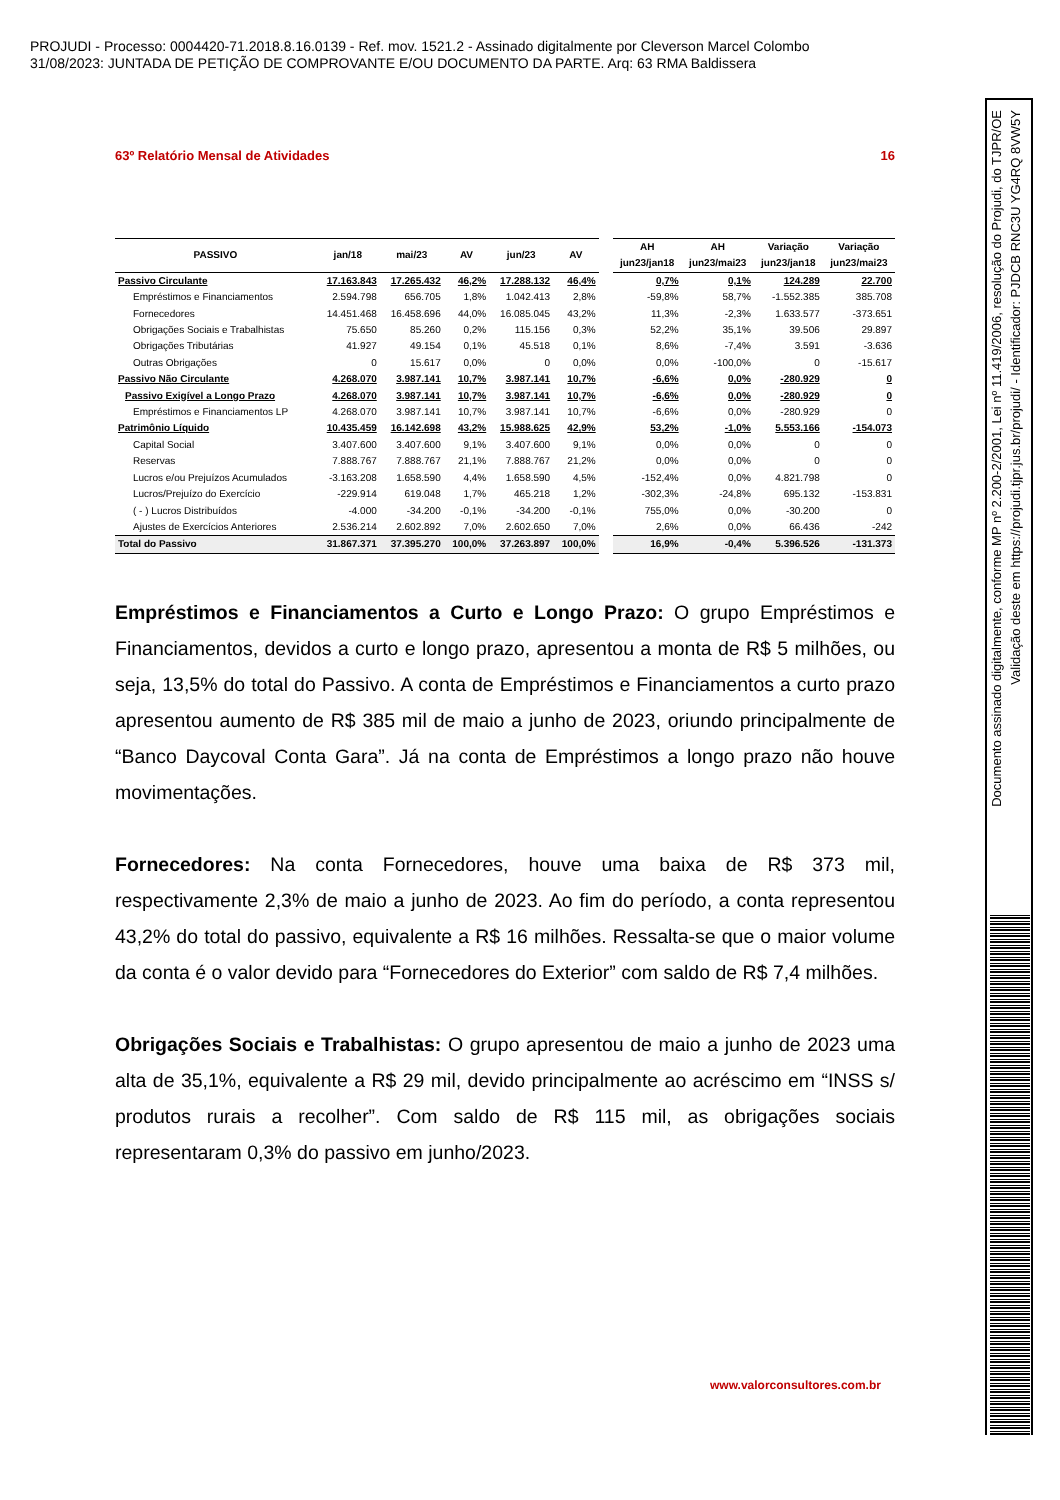PROJUDI - Processo: 0004420-71.2018.8.16.0139 - Ref. mov. 1521.2 - Assinado digitalmente por Cleverson Marcel Colombo
31/08/2023: JUNTADA DE PETIÇÃO DE COMPROVANTE E/OU DOCUMENTO DA PARTE. Arq: 63 RMA Baldissera
Documento assinado digitalmente, conforme MP nº 2.200-2/2001, Lei nº 11.419/2006, resolução do Projudi, do TJPR/OE
Validação deste em https://projudi.tjpr.jus.br/projudi/ - Identificador: PJDCB RNC3U YG4RQ 8VW5Y
63º Relatório Mensal de Atividades 16
| PASSIVO | jan/18 | mai/23 | AV | jun/23 | AV | | AH | AH | Variação | Variação |
| --- | --- | --- | --- | --- | --- | --- | --- | --- | --- | --- |
| | | | | | | | jun23/jan18 | jun23/mai23 | jun23/jan18 | jun23/mai23 |
| Passivo Circulante | 17.163.843 | 17.265.432 | 46,2% | 17.288.132 | 46,4% | | 0,7% | 0,1% | 124.289 | 22.700 |
| Empréstimos e Financiamentos | 2.594.798 | 656.705 | 1,8% | 1.042.413 | 2,8% | | -59,8% | 58,7% | -1.552.385 | 385.708 |
| Fornecedores | 14.451.468 | 16.458.696 | 44,0% | 16.085.045 | 43,2% | | 11,3% | -2,3% | 1.633.577 | -373.651 |
| Obrigações Sociais e Trabalhistas | 75.650 | 85.260 | 0,2% | 115.156 | 0,3% | | 52,2% | 35,1% | 39.506 | 29.897 |
| Obrigações Tributárias | 41.927 | 49.154 | 0,1% | 45.518 | 0,1% | | 8,6% | -7,4% | 3.591 | -3.636 |
| Outras Obrigações | 0 | 15.617 | 0,0% | 0 | 0,0% | | 0,0% | -100,0% | 0 | -15.617 |
| Passivo Não Circulante | 4.268.070 | 3.987.141 | 10,7% | 3.987.141 | 10,7% | | -6,6% | 0,0% | -280.929 | 0 |
| Passivo Exigível a Longo Prazo | 4.268.070 | 3.987.141 | 10,7% | 3.987.141 | 10,7% | | -6,6% | 0,0% | -280.929 | 0 |
| Empréstimos e Financiamentos LP | 4.268.070 | 3.987.141 | 10,7% | 3.987.141 | 10,7% | | -6,6% | 0,0% | -280.929 | 0 |
| Patrimônio Líquido | 10.435.459 | 16.142.698 | 43,2% | 15.988.625 | 42,9% | | 53,2% | -1,0% | 5.553.166 | -154.073 |
| Capital Social | 3.407.600 | 3.407.600 | 9,1% | 3.407.600 | 9,1% | | 0,0% | 0,0% | 0 | 0 |
| Reservas | 7.888.767 | 7.888.767 | 21,1% | 7.888.767 | 21,2% | | 0,0% | 0,0% | 0 | 0 |
| Lucros e/ou Prejuízos Acumulados | -3.163.208 | 1.658.590 | 4,4% | 1.658.590 | 4,5% | | -152,4% | 0,0% | 4.821.798 | 0 |
| Lucros/Prejuízo do Exercício | -229.914 | 619.048 | 1,7% | 465.218 | 1,2% | | -302,3% | -24,8% | 695.132 | -153.831 |
| ( - ) Lucros Distribuídos | -4.000 | -34.200 | -0,1% | -34.200 | -0,1% | | 755,0% | 0,0% | -30.200 | 0 |
| Ajustes de Exercícios Anteriores | 2.536.214 | 2.602.892 | 7,0% | 2.602.650 | 7,0% | | 2,6% | 0,0% | 66.436 | -242 |
| Total do Passivo | 31.867.371 | 37.395.270 | 100,0% | 37.263.897 | 100,0% | | 16,9% | -0,4% | 5.396.526 | -131.373 |
Empréstimos e Financiamentos a Curto e Longo Prazo: O grupo Empréstimos e Financiamentos, devidos a curto e longo prazo, apresentou a monta de R$ 5 milhões, ou seja, 13,5% do total do Passivo. A conta de Empréstimos e Financiamentos a curto prazo apresentou aumento de R$ 385 mil de maio a junho de 2023, oriundo principalmente de “Banco Daycoval Conta Gara”. Já na conta de Empréstimos a longo prazo não houve movimentações.
Fornecedores: Na conta Fornecedores, houve uma baixa de R$ 373 mil, respectivamente 2,3% de maio a junho de 2023. Ao fim do período, a conta representou 43,2% do total do passivo, equivalente a R$ 16 milhões. Ressalta-se que o maior volume da conta é o valor devido para “Fornecedores do Exterior” com saldo de R$ 7,4 milhões.
Obrigações Sociais e Trabalhistas: O grupo apresentou de maio a junho de 2023 uma alta de 35,1%, equivalente a R$ 29 mil, devido principalmente ao acréscimo em “INSS s/ produtos rurais a recolher”. Com saldo de R$ 115 mil, as obrigações sociais representaram 0,3% do passivo em junho/2023.
www.valorconsultores.com.br